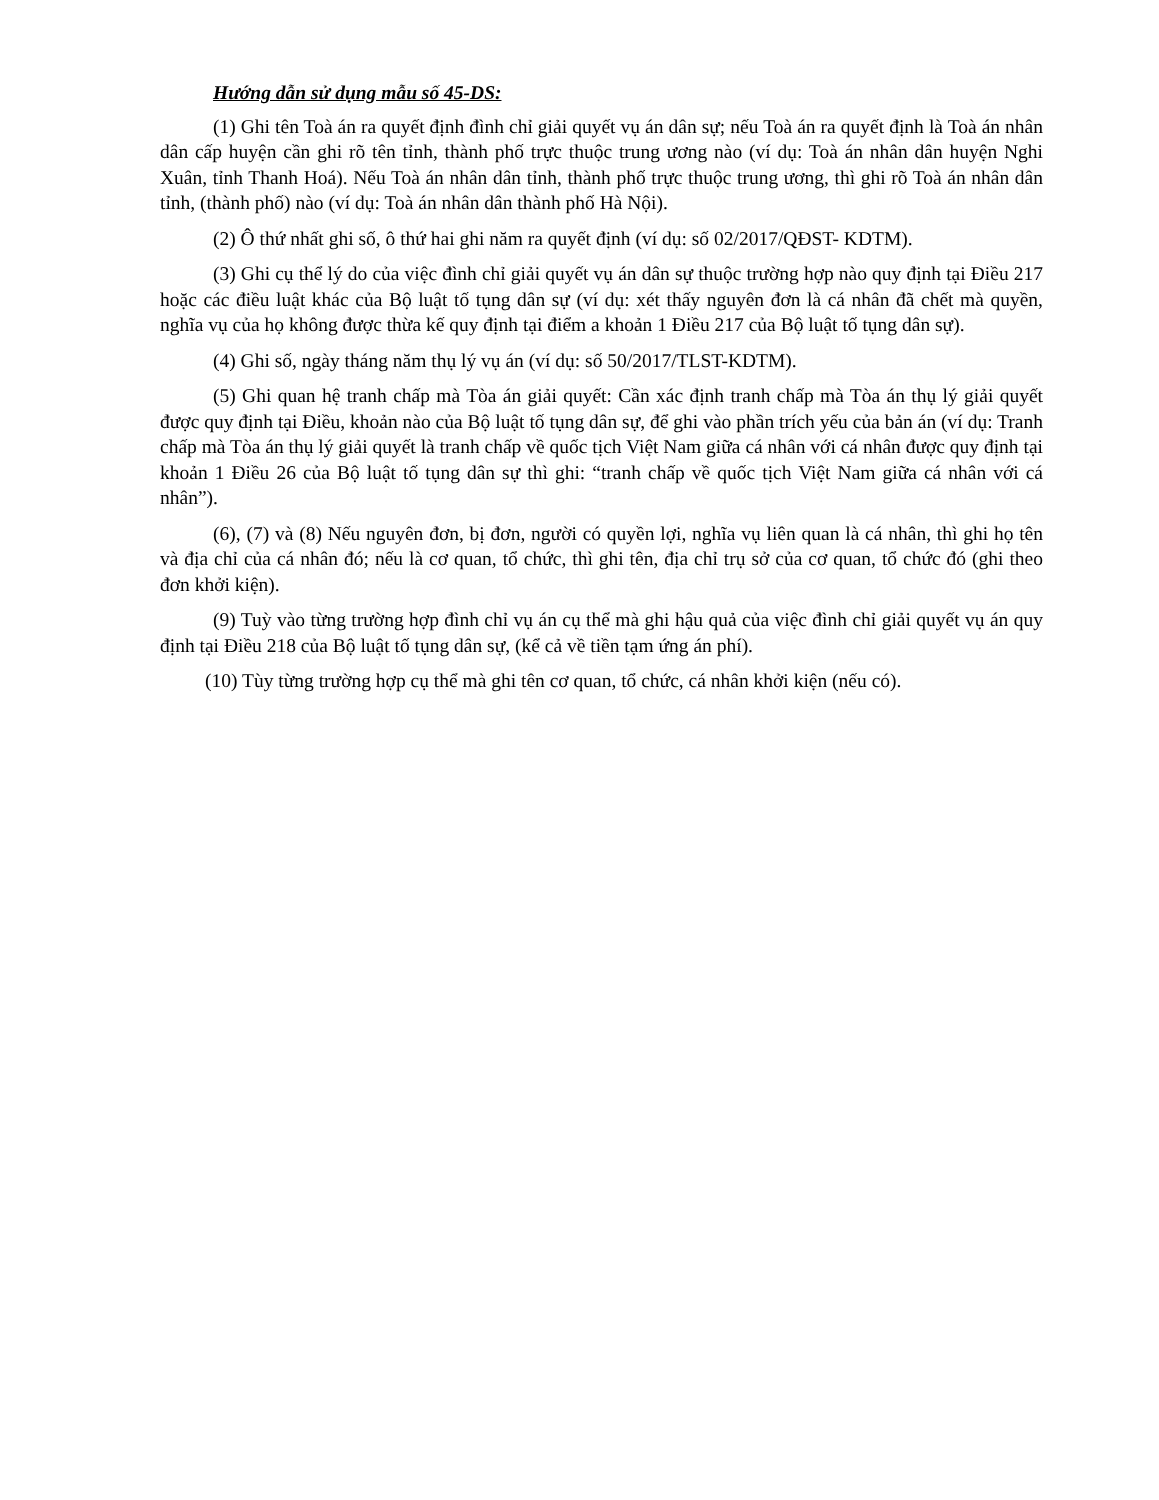Hướng dẫn sử dụng mẫu số 45-DS:
(1) Ghi tên Toà án ra quyết định đình chỉ giải quyết vụ án dân sự; nếu Toà án ra quyết định là Toà án nhân dân cấp huyện cần ghi rõ tên tỉnh, thành phố trực thuộc trung ương nào (ví dụ: Toà án nhân dân huyện Nghi Xuân, tỉnh Thanh Hoá). Nếu Toà án nhân dân tỉnh, thành phố trực thuộc trung ương, thì ghi rõ Toà án nhân dân tỉnh, (thành phố) nào (ví dụ: Toà án nhân dân thành phố Hà Nội).
(2) Ô thứ nhất ghi số, ô thứ hai ghi năm ra quyết định (ví dụ: số 02/2017/QĐST- KDTM).
(3) Ghi cụ thể lý do của việc đình chỉ giải quyết vụ án dân sự thuộc trường hợp nào quy định tại Điều 217 hoặc các điều luật khác của Bộ luật tố tụng dân sự (ví dụ: xét thấy nguyên đơn là cá nhân đã chết mà quyền, nghĩa vụ của họ không được thừa kế quy định tại điểm a khoản 1 Điều 217 của Bộ luật tố tụng dân sự).
(4) Ghi số, ngày tháng năm thụ lý vụ án (ví dụ: số 50/2017/TLST-KDTM).
(5) Ghi quan hệ tranh chấp mà Tòa án giải quyết: Cần xác định tranh chấp mà Tòa án thụ lý giải quyết được quy định tại Điều, khoản nào của Bộ luật tố tụng dân sự, để ghi vào phần trích yếu của bản án (ví dụ: Tranh chấp mà Tòa án thụ lý giải quyết là tranh chấp về quốc tịch Việt Nam giữa cá nhân với cá nhân được quy định tại khoản 1 Điều 26 của Bộ luật tố tụng dân sự thì ghi: “tranh chấp về quốc tịch Việt Nam giữa cá nhân với cá nhân”).
(6), (7) và (8) Nếu nguyên đơn, bị đơn, người có quyền lợi, nghĩa vụ liên quan là cá nhân, thì ghi họ tên và địa chỉ của cá nhân đó; nếu là cơ quan, tổ chức, thì ghi tên, địa chỉ trụ sở của cơ quan, tổ chức đó (ghi theo đơn khởi kiện).
(9) Tuỳ vào từng trường hợp đình chỉ vụ án cụ thể mà ghi hậu quả của việc đình chỉ giải quyết vụ án quy định tại Điều 218 của Bộ luật tố tụng dân sự, (kể cả về tiền tạm ứng án phí).
(10) Tùy từng trường hợp cụ thể mà ghi tên cơ quan, tổ chức, cá nhân khởi kiện (nếu có).